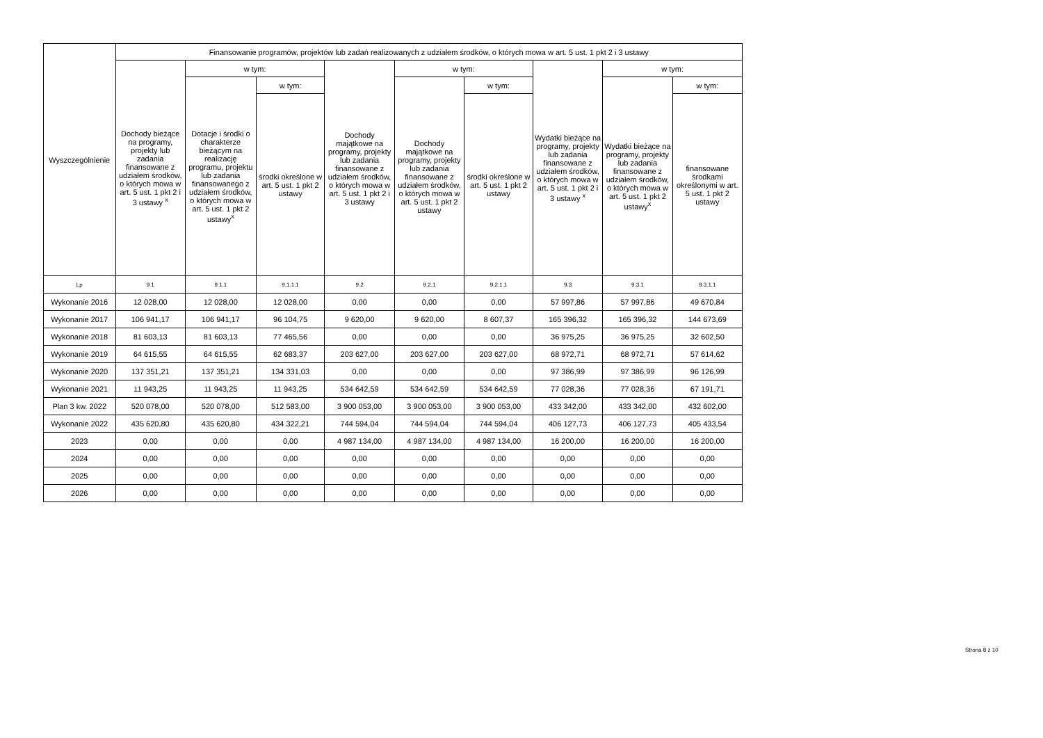| Wyszczególnienie | Finansowanie programów, projektów lub zadań realizowanych z udziałem środków, o których mowa w art. 5 ust. 1 pkt 2 i 3 ustawy | | | | | | | | |
| --- | --- | --- | --- | --- | --- | --- | --- | --- | --- |
| | Dochody bieżące na programy, projekty lub zadania finansowane z udziałem środków, o których mowa w art. 5 ust. 1 pkt 2 i 3 ustawy <sup>x</sup> | w tym: | | Dochody majątkowe na programy, projekty lub zadania finansowane z udziałem środków, o których mowa w art. 5 ust. 1 pkt 2 i 3 ustawy | w tym: | | Wydatki bieżące na programy, projekty lub zadania finansowane z udziałem środków, o których mowa w art. 5 ust. 1 pkt 2 i 3 ustawy <sup>x</sup> | w tym: | |
| | | Dotacje i środki o charakterze bieżącym na realizację programu, projektu lub zadania finansowanego z udziałem środków, o których mowa w art. 5 ust. 1 pkt 2 ustawy<sup>x</sup> | w tym: | | Dochody majątkowe na programy, projekty lub zadania finansowane z udziałem środków, o których mowa w art. 5 ust. 1 pkt 2 ustawy | w tym: | | Wydatki bieżące na programy, projekty lub zadania finansowane z udziałem środków, o których mowa w art. 5 ust. 1 pkt 2 ustawy<sup>x</sup> | w tym: |
| | | | środki określone w art. 5 ust. 1 pkt 2 ustawy | | | środki określone w art. 5 ust. 1 pkt 2 ustawy | | | finansowane środkami określonymi w art. 5 ust. 1 pkt 2 ustawy |
| Lp | 9.1 | 9.1.1 | 9.1.1.1 | 9.2 | 9.2.1 | 9.2.1.1 | 9.3 | 9.3.1 | 9.3.1.1 |
| Wykonanie 2016 | 12 028,00 | 12 028,00 | 12 028,00 | 0,00 | 0,00 | 0,00 | 57 997,86 | 57 997,86 | 49 670,84 |
| Wykonanie 2017 | 106 941,17 | 106 941,17 | 96 104,75 | 9 620,00 | 9 620,00 | 8 607,37 | 165 396,32 | 165 396,32 | 144 673,69 |
| Wykonanie 2018 | 81 603,13 | 81 603,13 | 77 465,56 | 0,00 | 0,00 | 0,00 | 36 975,25 | 36 975,25 | 32 602,50 |
| Wykonanie 2019 | 64 615,55 | 64 615,55 | 62 683,37 | 203 627,00 | 203 627,00 | 203 627,00 | 68 972,71 | 68 972,71 | 57 614,62 |
| Wykonanie 2020 | 137 351,21 | 137 351,21 | 134 331,03 | 0,00 | 0,00 | 0,00 | 97 386,99 | 97 386,99 | 96 126,99 |
| Wykonanie 2021 | 11 943,25 | 11 943,25 | 11 943,25 | 534 642,59 | 534 642,59 | 534 642,59 | 77 028,36 | 77 028,36 | 67 191,71 |
| Plan 3 kw. 2022 | 520 078,00 | 520 078,00 | 512 583,00 | 3 900 053,00 | 3 900 053,00 | 3 900 053,00 | 433 342,00 | 433 342,00 | 432 602,00 |
| Wykonanie 2022 | 435 620,80 | 435 620,80 | 434 322,21 | 744 594,04 | 744 594,04 | 744 594,04 | 406 127,73 | 406 127,73 | 405 433,54 |
| 2023 | 0,00 | 0,00 | 0,00 | 4 987 134,00 | 4 987 134,00 | 4 987 134,00 | 16 200,00 | 16 200,00 | 16 200,00 |
| 2024 | 0,00 | 0,00 | 0,00 | 0,00 | 0,00 | 0,00 | 0,00 | 0,00 | 0,00 |
| 2025 | 0,00 | 0,00 | 0,00 | 0,00 | 0,00 | 0,00 | 0,00 | 0,00 | 0,00 |
| 2026 | 0,00 | 0,00 | 0,00 | 0,00 | 0,00 | 0,00 | 0,00 | 0,00 | 0,00 |
Strona 8 z 10